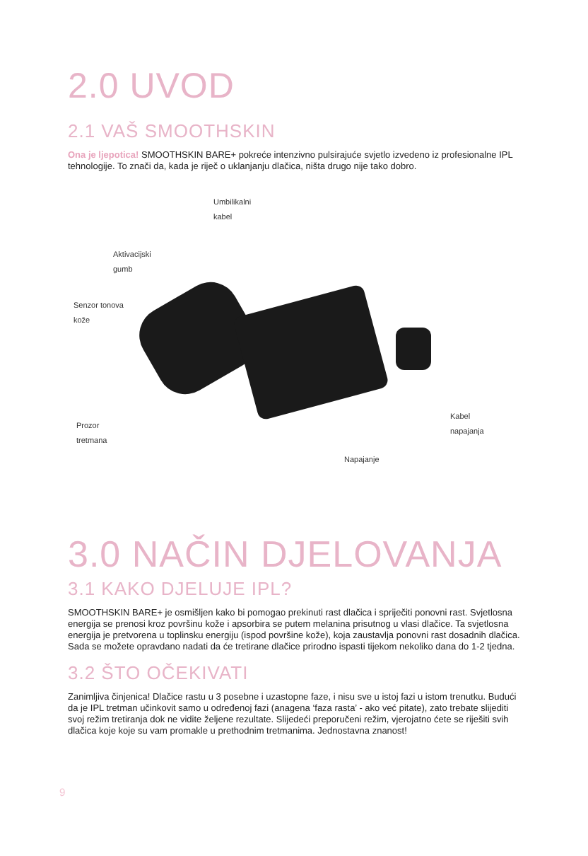2.0 UVOD
2.1 VAŠ SMOOTHSKIN
Ona je ljepotica! SMOOTHSKIN BARE+ pokreće intenzivno pulsirajuće svjetlo izvedeno iz profesionalne IPL tehnologije. To znači da, kada je riječ o uklanjanju dlačica, ništa drugo nije tako dobro.
Umbilikalni
kabel
Aktivacijski
gumb
Senzor tonova
kože
Prozor
tretmana
Kabel
napajanja
Napajanje
3.0 NAČIN DJELOVANJA
3.1 KAKO DJELUJE IPL?
SMOOTHSKIN BARE+ je osmišljen kako bi pomogao prekinuti rast dlačica i spriječiti ponovni rast. Svjetlosna energija se prenosi kroz površinu kože i apsorbira se putem melanina prisutnog u vlasi dlačice. Ta svjetlosna energija je pretvorena u toplinsku energiju (ispod površine kože), koja zaustavlja ponovni rast dosadnih dlačica. Sada se možete opravdano nadati da će tretirane dlačice prirodno ispasti tijekom nekoliko dana do 1-2 tjedna.
3.2 ŠTO OČEKIVATI
Zanimljiva činjenica! Dlačice rastu u 3 posebne i uzastopne faze, i nisu sve u istoj fazi u istom trenutku. Budući da je IPL tretman učinkovit samo u određenoj fazi (anagena ‘faza rasta’ - ako već pitate), zato trebate slijediti svoj režim tretiranja dok ne vidite željene rezultate. Slijedeći preporučeni režim, vjerojatno ćete se riješiti svih dlačica koje koje su vam promakle u prethodnim tretmanima. Jednostavna znanost!
9